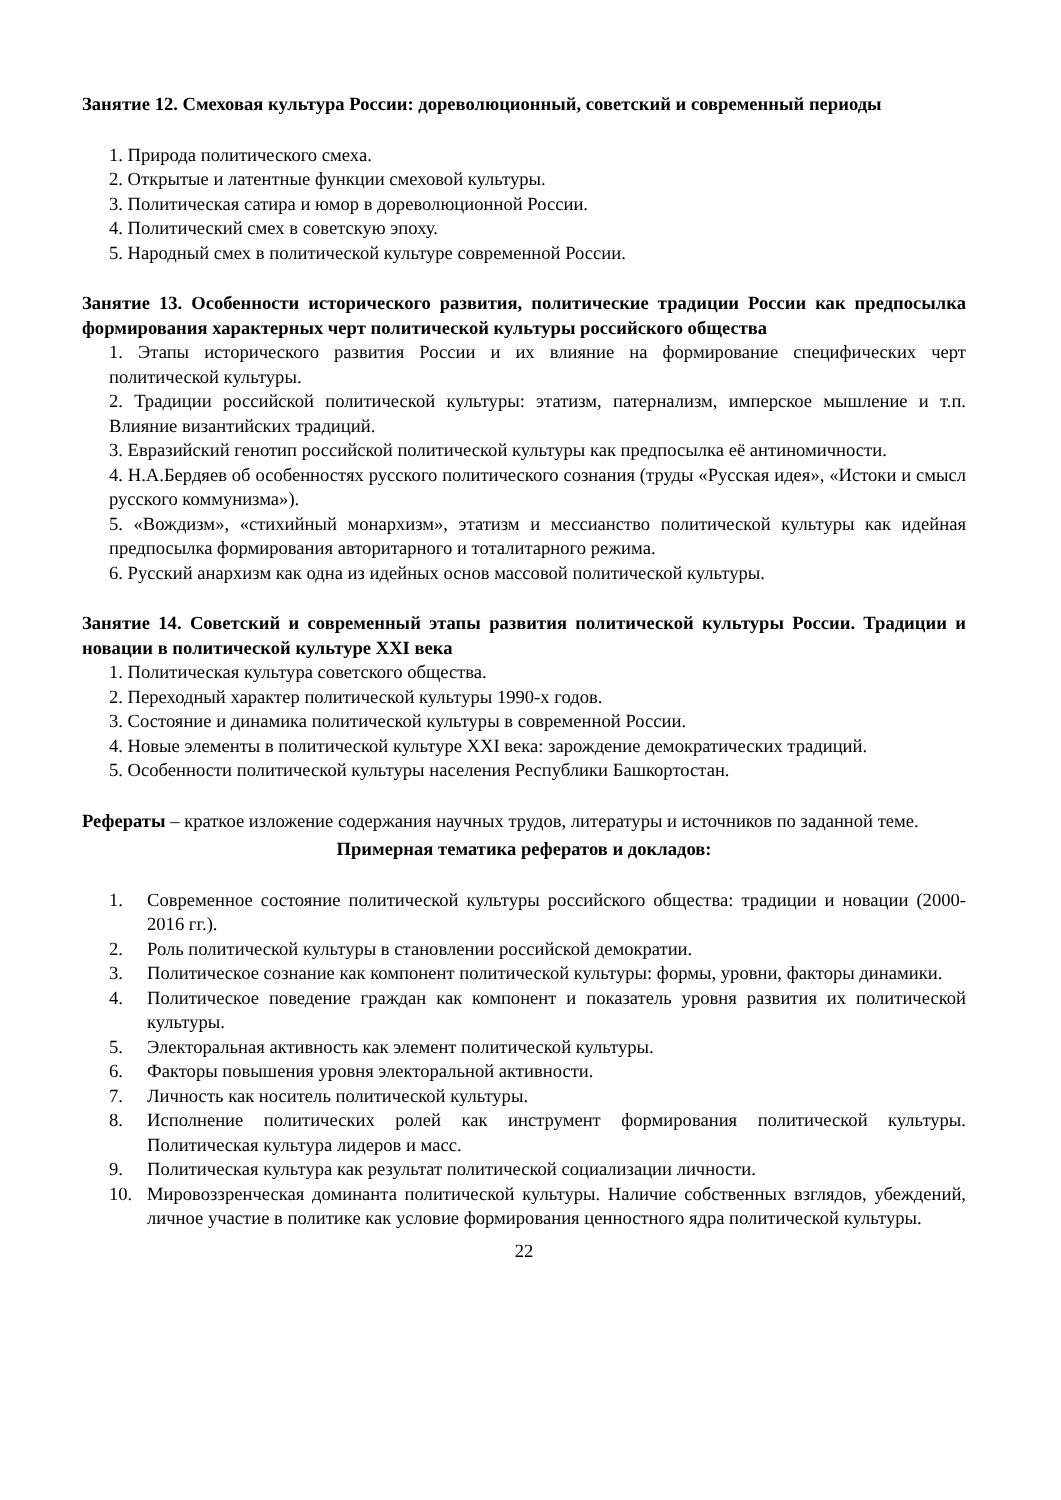Занятие 12. Смеховая культура России: дореволюционный, советский и современный периоды
1. Природа политического смеха.
2. Открытые и латентные функции смеховой культуры.
3. Политическая сатира и юмор в дореволюционной России.
4. Политический смех в советскую эпоху.
5. Народный смех в политической культуре современной России.
Занятие 13. Особенности исторического развития, политические традиции России как предпосылка формирования характерных черт политической культуры российского общества
1. Этапы исторического развития России и их влияние на формирование специфических черт политической культуры.
2. Традиции российской политической культуры: этатизм, патернализм, имперское мышление и т.п. Влияние византийских традиций.
3. Евразийский генотип российской политической культуры как предпосылка её антиномичности.
4. Н.А.Бердяев об особенностях русского политического сознания (труды «Русская идея», «Истоки и смысл русского коммунизма»).
5. «Вождизм», «стихийный монархизм», этатизм и мессианство политической культуры как идейная предпосылка формирования авторитарного и тоталитарного режима.
6. Русский анархизм как одна из идейных основ массовой политической культуры.
Занятие 14. Советский и современный этапы развития политической культуры России. Традиции и новации в политической культуре XXI века
1. Политическая культура советского общества.
2. Переходный характер политической культуры 1990-х годов.
3. Состояние и динамика политической культуры в современной России.
4. Новые элементы в политической культуре XXI века: зарождение демократических традиций.
5. Особенности политической культуры населения Республики Башкортостан.
Рефераты – краткое изложение содержания научных трудов, литературы и источников по заданной теме.
Примерная тематика рефератов и докладов:
1. Современное состояние политической культуры российского общества: традиции и новации (2000-2016 гг.).
2. Роль политической культуры в становлении российской демократии.
3. Политическое сознание как компонент политической культуры: формы, уровни, факторы динамики.
4. Политическое поведение граждан как компонент и показатель уровня развития их политической культуры.
5. Электоральная активность как элемент политической культуры.
6. Факторы повышения уровня электоральной активности.
7. Личность как носитель политической культуры.
8. Исполнение политических ролей как инструмент формирования политической культуры. Политическая культура лидеров и масс.
9. Политическая культура как результат политической социализации личности.
10. Мировоззренческая доминанта политической культуры. Наличие собственных взглядов, убеждений, личное участие в политике как условие формирования ценностного ядра политической культуры.
22